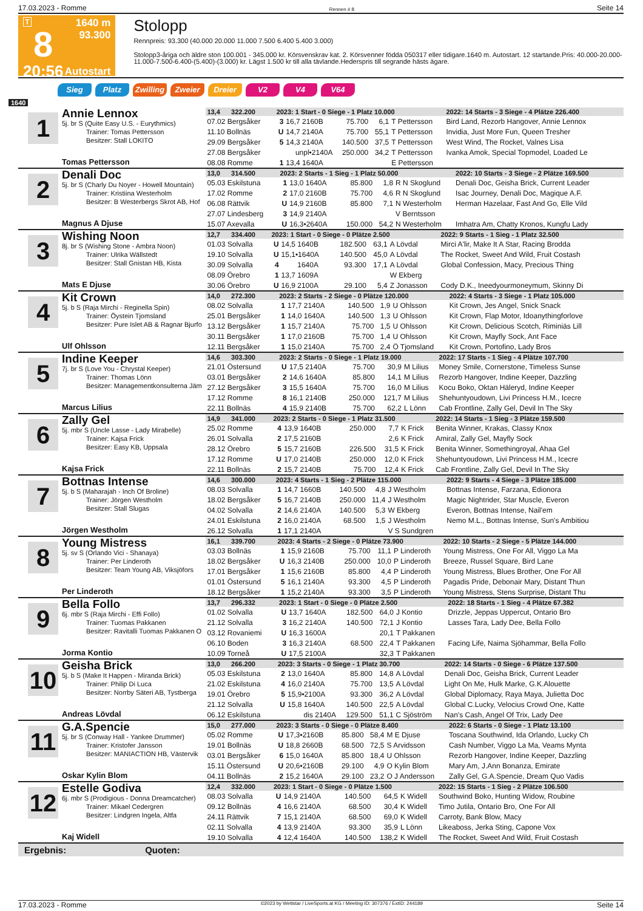17.03.2023 - Romme Rennen # 8 Seite 14
T
8
20:56
1640 m
93.300
Autostart
Stolopp
Rennpreis: 93.300 (40.000 20.000 11.000 7.500 6.400 5.400 3.000)
Stolopp3-åriga och äldre ston 100.001 - 345.000 kr. Körsvenskrav kat. 2. Körsvenner födda 050317 eller tidigare.1640 m. Autostart. 12 startande.Pris: 40.000-20.000-11.000-7.500-6.400-(5.400)-(3.000) kr. Lägst 1.500 kr till alla tävlande.Hederspris till segrande hästs ägare.
Sieg Platz Zwilling Zweier Dreier V2 V4 V64
1640
1
Annie Lennox
5j. br S (Quite Easy U.S. - Eurythmics)
Trainer: Tomas Pettersson
Besitzer: Stall LOKITO
Tomas Pettersson
| 13,4 322.200 | 2023: 1 Start - 0 Siege - 1 Platz 10.000 | | | | | 2022: 14 Starts - 3 Siege - 4 Plätze 226.400 |
| 07.02 Bergsåker | 3 | 16,7 2160B | 75.700 | 6,1 | T Pettersson | Bird Land, Rezorb Hangover, Annie Lennox |
| 11.10 Bollnäs | U | 14,7 2140A | 75.700 | 55,1 | T Pettersson | Invidia, Just More Fun, Queen Tresher |
| 29.09 Bergsåker | 5 | 14,3 2140A | 140.500 | 37,5 | T Pettersson | West Wind, The Rocket, Valnes Lisa |
| 27.08 Bergsåker | unpl•2140A | | 250.000 | 34,2 | T Pettersson | Ivanka Amok, Special Topmodel, Loaded Le |
| 08.08 Romme | 1 | 13,4 1640A | | | E Pettersson | |
2
Denali Doc
5j. br S (Charly Du Noyer - Howell Mountain)
Trainer: Kristiina Westerholm
Besitzer: B Westerbergs Skrot AB, Hof
Magnus A Djuse
| 13,0 314.500 | 2023: 2 Starts - 1 Sieg - 1 Platz 50.000 | | | | | 2022: 10 Starts - 3 Siege - 2 Plätze 169.500 |
| 05.03 Eskilstuna | 1 | 13,0 1640A | 85.800 | 1,8 | R N Skoglund | Denali Doc, Geisha Brick, Current Leader |
| 17.02 Romme | 2 | 17,0 2160B | 75.700 | 4,6 | R N Skoglund | Isac Journey, Denali Doc, Magique A.F. |
| 06.08 Rättvik | U | 14,9 2160B | 85.800 | 7,1 | N Westerholm | Herman Hazelaar, Fast And Go, Elle Vild |
| 27.07 Lindesberg | 3 | 14,9 2140A | | | V Berntsson | |
| 15.07 Axevalla | U | 16,3•2640A | 150.000 | 54,2 | N Westerholm | Imhatra Am, Chatty Kronos, Kungfu Lady |
3
Wishing Noon
8j. br S (Wishing Stone - Ambra Noon)
Trainer: Ulrika Wällstedt
Besitzer: Stall Gnistan HB, Kista
Mats E Djuse
| 12,7 334.400 | 2023: 1 Start - 0 Siege - 0 Plätze 2.500 | | | | | 2022: 9 Starts - 1 Sieg - 1 Platz 32.500 |
| 01.03 Solvalla | U | 14,5 1640B | 182.500 | 63,1 | A Lövdal | Mirci A'lir, Make It A Star, Racing Brodda |
| 19.10 Solvalla | U | 15,1•1640A | 140.500 | 45,0 | A Lövdal | The Rocket, Sweet And Wild, Fruit Costash |
| 30.09 Solvalla | 4 | 1640A | 93.300 | 17,1 | A Lövdal | Global Confession, Macy, Precious Thing |
| 08.09 Örebro | 1 | 13,7 1609A | | | W Ekberg | |
| 30.06 Örebro | U | 16,9 2100A | 29.100 | 5,4 | Z Jonasson | Cody D.K., Ineedyourmoneymum, Skinny Di |
4
Kit Crown
5j. b S (Raja Mirchi - Reginella Spin)
Trainer: Öystein Tjomsland
Besitzer: Pure Islet AB & Ragnar Bjurfo
Ulf Ohlsson
| 14,0 272.300 | 2023: 2 Starts - 2 Siege - 0 Plätze 120.000 | | | | | 2022: 4 Starts - 3 Siege - 1 Platz 105.000 |
| 08.02 Solvalla | 1 | 17,7 2140A | 140.500 | 1,9 | U Ohlsson | Kit Crown, Jes Angel, Snick Snack |
| 25.01 Bergsåker | 1 | 14,0 1640A | 140.500 | 1,3 | U Ohlsson | Kit Crown, Flap Motor, Idoanythingforlove |
| 13.12 Bergsåker | 1 | 15,7 2140A | 75.700 | 1,5 | U Ohlsson | Kit Crown, Delicious Scotch, Riminiäs Lill |
| 30.11 Bergsåker | 1 | 17,0 2160B | 75.700 | 1,4 | U Ohlsson | Kit Crown, Mayfly Sock, Ant Face |
| 12.11 Bergsåker | 1 | 15,0 2140A | 75.700 | 2,4 | Ö Tjomsland | Kit Crown, Portofino, Lady Bros |
5
Indine Keeper
7j. br S (Love You - Chrystal Keeper)
Trainer: Thomas Lönn
Besitzer: Managementkonsulterna Jäm
Marcus Lilius
| 14,6 303.300 | 2023: 2 Starts - 0 Siege - 1 Platz 19.000 | | | | | 2022: 17 Starts - 1 Sieg - 4 Plätze 107.700 |
| 21.01 Östersund | U | 17,5 2140A | 75.700 | 30,9 | M Lilius | Money Smile, Cornerstone, Timeless Sunse |
| 03.01 Bergsåker | 2 | 14,6 1640A | 85.800 | 14,1 | M Lilius | Rezorb Hangover, Indine Keeper, Dazzling |
| 27.12 Bergsåker | 3 | 15,5 1640A | 75.700 | 16,0 | M Lilius | Kocu Boko, Oktan Häleryd, Indine Keeper |
| 17.12 Romme | 8 | 16,1 2140B | 250.000 | 121,7 | M Lilius | Shehuntyoudown, Livi Princess H.M., Icecre |
| 22.11 Bollnäs | 4 | 15,9 2140B | 75.700 | 62,2 | L Lönn | Cab Frontline, Zally Gel, Devil In The Sky |
6
Zally Gel
5j. mbr S (Uncle Lasse - Lady Mirabelle)
Trainer: Kajsa Frick
Besitzer: Easy KB, Uppsala
Kajsa Frick
| 14,9 341.000 | 2023: 2 Starts - 0 Siege - 1 Platz 31.500 | | | | | 2022: 14 Starts - 1 Sieg - 3 Plätze 159.500 |
| 25.02 Romme | 4 | 13,9 1640B | 250.000 | 7,7 | K Frick | Benita Winner, Krakas, Classy Knox |
| 26.01 Solvalla | 2 | 17,5 2160B | | 2,6 | K Frick | Amiral, Zally Gel, Mayfly Sock |
| 28.12 Örebro | 5 | 15,7 2160B | 226.500 | 31,5 | K Frick | Benita Winner, Somethingroyal, Ahaa Gel |
| 17.12 Romme | U | 17,0 2140B | 250.000 | 12,0 | K Frick | Shehuntyoudown, Livi Princess H.M., Icecre |
| 22.11 Bollnäs | 2 | 15,7 2140B | 75.700 | 12,4 | K Frick | Cab Frontline, Zally Gel, Devil In The Sky |
7
Bottnas Intense
5j. b S (Maharajah - Inch Of Broline)
Trainer: Jörgen Westholm
Besitzer: Stall Slugas
Jörgen Westholm
| 14,6 300.000 | 2023: 4 Starts - 1 Sieg - 2 Plätze 115.000 | | | | | 2022: 9 Starts - 4 Siege - 3 Plätze 185.000 |
| 08.03 Solvalla | 1 | 14,7 1660B | 140.500 | 4,8 | J Westholm | Bottnas Intense, Farzana, Edionora |
| 18.02 Bergsåker | 5 | 16,7 2140B | 250.000 | 11,4 | J Westholm | Magic Nightrider, Star Muscle, Everon |
| 04.02 Solvalla | 2 | 14,6 2140A | 140.500 | 5,3 | W Ekberg | Everon, Bottnas Intense, Nail'em |
| 24.01 Eskilstuna | 2 | 16,0 2140A | 68.500 | 1,5 | J Westholm | Nemo M.L., Bottnas Intense, Sun's Ambitiou |
| 26.12 Solvalla | 1 | 17,1 2140A | | | V S Sundgren | |
8
Young Mistress
5j. sv S (Orlando Vici - Shanaya)
Trainer: Per Linderoth
Besitzer: Team Young AB, Viksjöfors
Per Linderoth
| 16,1 339.700 | 2023: 4 Starts - 2 Siege - 0 Plätze 73.900 | | | | | 2022: 10 Starts - 2 Siege - 5 Plätze 144.000 |
| 03.03 Bollnäs | 1 | 15,9 2160B | 75.700 | 11,1 | P Linderoth | Young Mistress, One For All, Viggo La Ma |
| 18.02 Bergsåker | U | 16,3 2140B | 250.000 | 10,0 | P Linderoth | Breeze, Russel Square, Bird Lane |
| 17.01 Bergsåker | 1 | 15,6 2160B | 85.800 | 4,4 | P Linderoth | Young Mistress, Blues Brother, One For All |
| 01.01 Östersund | 5 | 16,1 2140A | 93.300 | 4,5 | P Linderoth | Pagadis Pride, Debonair Mary, Distant Thun |
| 18.12 Bergsåker | 1 | 15,2 2140A | 93.300 | 3,5 | P Linderoth | Young Mistress, Stens Surprise, Distant Thu |
9
Bella Follo
6j. mbr S (Raja Mirchi - Effi Follo)
Trainer: Tuomas Pakkanen
Besitzer: Ravitalli Tuomas Pakkanen O
Jorma Kontio
| 13,7 296.332 | 2023: 1 Start - 0 Siege - 0 Plätze 2.500 | | | | | 2022: 18 Starts - 1 Sieg - 4 Plätze 67.382 |
| 01.02 Solvalla | U | 13,7 1640A | 182.500 | 64,0 | J Kontio | Drizzle, Jeppas Uppercut, Ontario Bro |
| 21.12 Solvalla | 3 | 16,2 2140A | 140.500 | 72,1 | J Kontio | Lasses Tara, Lady Dee, Bella Follo |
| 03.12 Rovaniemi | U | 16,3 1600A | | 20,1 | T Pakkanen | |
| 06.10 Boden | 3 | 16,3 2140A | 68.500 | 22,4 | T Pakkanen | Facing Life, Naima Sjöhammar, Bella Follo |
| 10.09 Torneå | U | 17,5 2100A | | 32,3 | T Pakkanen | |
10
Geisha Brick
5j. b S (Make It Happen - Miranda Brick)
Trainer: Philip Di Luca
Besitzer: Norrby Säteri AB, Tystberga
Andreas Lövdal
| 13,0 266.200 | 2023: 3 Starts - 0 Siege - 1 Platz 30.700 | | | | | 2022: 14 Starts - 0 Siege - 6 Plätze 137.500 |
| 05.03 Eskilstuna | 2 | 13,0 1640A | 85.800 | 14,8 | A Lövdal | Denali Doc, Geisha Brick, Current Leader |
| 21.02 Eskilstuna | 4 | 16,0 2140A | 75.700 | 13,5 | A Lövdal | Light On Me, Hulk Marke, G.K.Alouette |
| 19.01 Örebro | 5 | 15,9•2100A | 93.300 | 36,2 | A Lövdal | Global Diplomacy, Raya Maya, Julietta Doc |
| 21.12 Solvalla | U | 15,8 1640A | 140.500 | 22,5 | A Lövdal | Global C.Lucky, Velocius Crowd One, Katte |
| 06.12 Eskilstuna | dis 2140A | | 129.500 | 51,1 | C Sjöström | Nan's Cash, Angel Of Trix, Lady Dee |
11
G.A.Spencie
5j. br S (Conway Hall - Yankee Drummer)
Trainer: Kristofer Jansson
Besitzer: MANIACTION HB, Västervik
Oskar Kylin Blom
| 15,0 277.000 | 2023: 3 Starts - 0 Siege - 0 Plätze 8.400 | | | | | 2022: 6 Starts - 0 Siege - 1 Platz 13.100 |
| 05.02 Romme | U | 17,3•2160B | 85.800 | 58,4 | M E Djuse | Toscana Southwind, Ida Orlando, Lucky Ch |
| 19.01 Bollnäs | U | 18,8 2660B | 68.500 | 72,5 | S Arvidsson | Cash Number, Viggo La Ma, Veams Mynta |
| 03.01 Bergsåker | 6 | 15,0 1640A | 85.800 | 18,4 | U Ohlsson | Rezorb Hangover, Indine Keeper, Dazzling |
| 15.11 Östersund | U | 20,6•2160B | 29.100 | 4,9 | O Kylin Blom | Mary Am, J.Ann Bonanza, Emirate |
| 04.11 Bollnäs | 2 | 15,2 1640A | 29.100 | 23,2 | O J Andersson | Zally Gel, G.A.Spencie, Dream Quo Vadis |
12
Estelle Godiva
6j. mbr S (Prodigious - Donna Dreamcatcher)
Trainer: Mikael Cedergren
Besitzer: Lindgren Ingela, Altfa
Kaj Widell
| 12,4 332.000 | 2023: 1 Start - 0 Siege - 0 Plätze 1.500 | | | | | 2022: 15 Starts - 1 Sieg - 2 Plätze 106.500 |
| 08.03 Solvalla | U | 14,9 2140A | 140.500 | 64,5 | K Widell | Southwind Boko, Hunting Widow, Roubine |
| 09.12 Bollnäs | 4 | 16,6 2140A | 68.500 | 30,4 | K Widell | Timo Jutila, Ontario Bro, One For All |
| 24.11 Rättvik | 7 | 15,1 2140A | 68.500 | 69,0 | K Widell | Carroty, Bank Blow, Macy |
| 02.11 Solvalla | 4 | 13,9 2140A | 93.300 | 35,9 | L Lönn | Likeaboss, Jerka Sting, Capone Vox |
| 19.10 Solvalla | 4 | 12,4 1640A | 140.500 | 138,2 | K Widell | The Rocket, Sweet And Wild, Fruit Costash |
Ergebnis: Quoten:
17.03.2023 - Romme ©2023 by Wettstar / LiveSports.at KG / Meeting ID: 307376 / ExtID: 244189 Seite 14